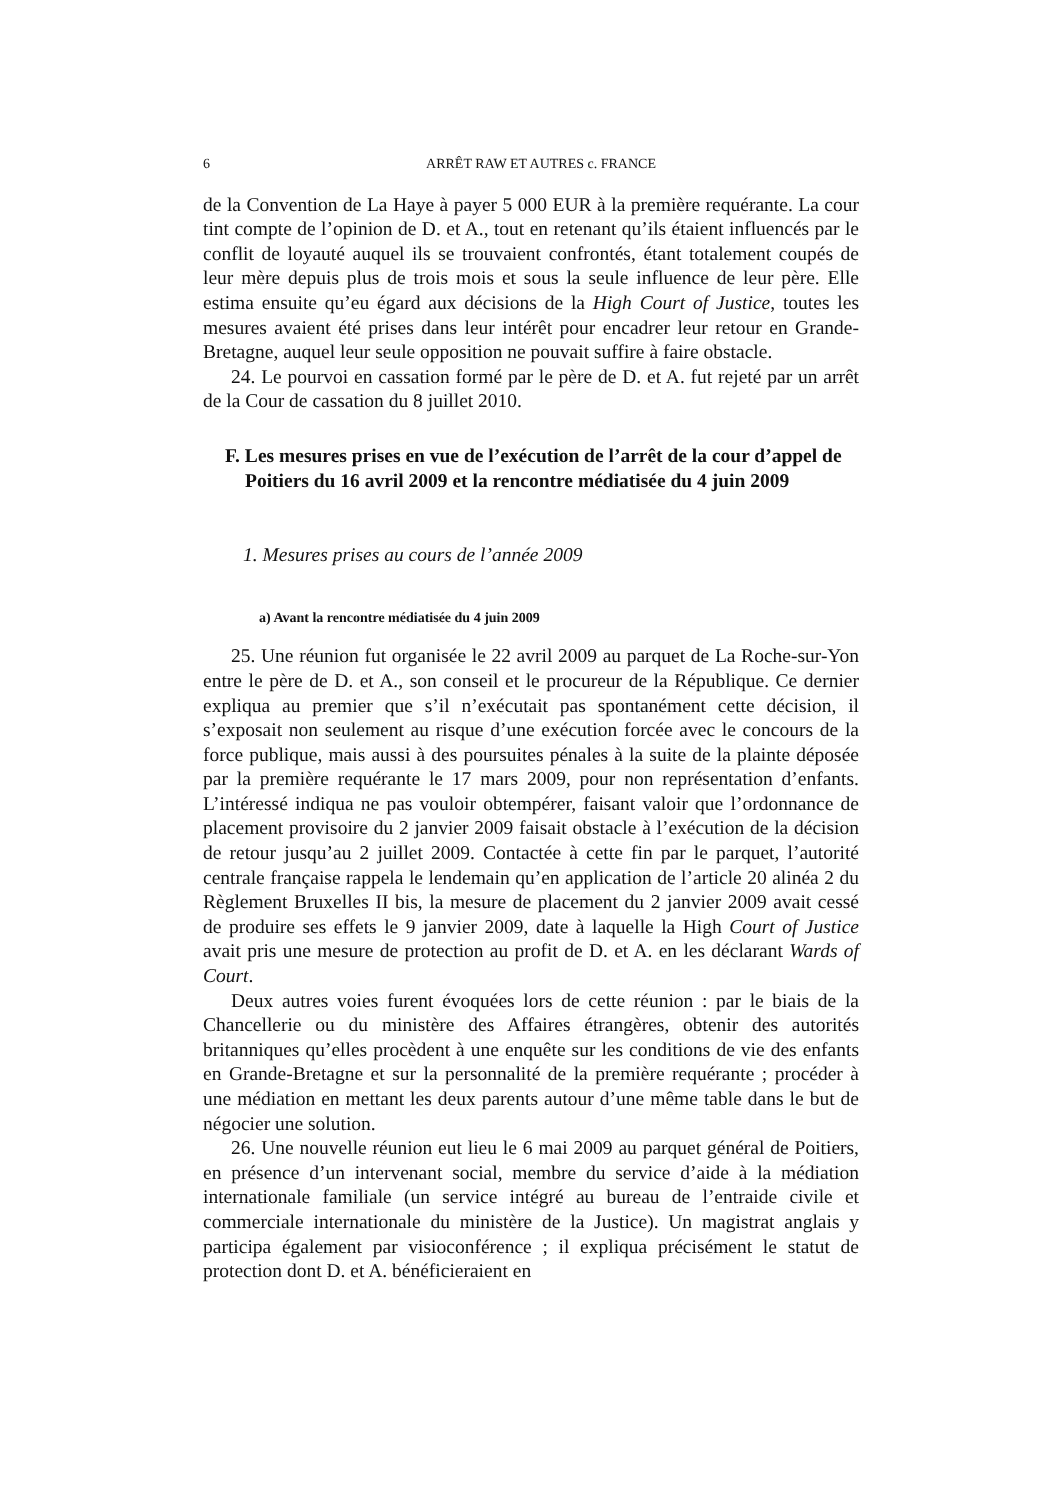6 ARRÊT RAW ET AUTRES c. FRANCE
de la Convention de La Haye à payer 5 000 EUR à la première requérante. La cour tint compte de l’opinion de D. et A., tout en retenant qu’ils étaient influencés par le conflit de loyauté auquel ils se trouvaient confrontés, étant totalement coupés de leur mère depuis plus de trois mois et sous la seule influence de leur père. Elle estima ensuite qu’eu égard aux décisions de la High Court of Justice, toutes les mesures avaient été prises dans leur intérêt pour encadrer leur retour en Grande-Bretagne, auquel leur seule opposition ne pouvait suffire à faire obstacle.
24. Le pourvoi en cassation formé par le père de D. et A. fut rejeté par un arrêt de la Cour de cassation du 8 juillet 2010.
F. Les mesures prises en vue de l’exécution de l’arrêt de la cour d’appel de Poitiers du 16 avril 2009 et la rencontre médiatisée du 4 juin 2009
1. Mesures prises au cours de l’année 2009
a) Avant la rencontre médiatisée du 4 juin 2009
25. Une réunion fut organisée le 22 avril 2009 au parquet de La Roche-sur-Yon entre le père de D. et A., son conseil et le procureur de la République. Ce dernier expliqua au premier que s’il n’exécutait pas spontanément cette décision, il s’exposait non seulement au risque d’une exécution forcée avec le concours de la force publique, mais aussi à des poursuites pénales à la suite de la plainte déposée par la première requérante le 17 mars 2009, pour non représentation d’enfants. L’intéressé indiqua ne pas vouloir obtempérer, faisant valoir que l’ordonnance de placement provisoire du 2 janvier 2009 faisait obstacle à l’exécution de la décision de retour jusqu’au 2 juillet 2009. Contactée à cette fin par le parquet, l’autorité centrale française rappela le lendemain qu’en application de l’article 20 alinéa 2 du Règlement Bruxelles II bis, la mesure de placement du 2 janvier 2009 avait cessé de produire ses effets le 9 janvier 2009, date à laquelle la High Court of Justice avait pris une mesure de protection au profit de D. et A. en les déclarant Wards of Court.
Deux autres voies furent évoquées lors de cette réunion : par le biais de la Chancellerie ou du ministère des Affaires étrangères, obtenir des autorités britanniques qu’elles procèdent à une enquête sur les conditions de vie des enfants en Grande-Bretagne et sur la personnalité de la première requérante ; procéder à une médiation en mettant les deux parents autour d’une même table dans le but de négocier une solution.
26. Une nouvelle réunion eut lieu le 6 mai 2009 au parquet général de Poitiers, en présence d’un intervenant social, membre du service d’aide à la médiation internationale familiale (un service intégré au bureau de l’entraide civile et commerciale internationale du ministère de la Justice). Un magistrat anglais y participa également par visioconférence ; il expliqua précisément le statut de protection dont D. et A. bénéficieraient en